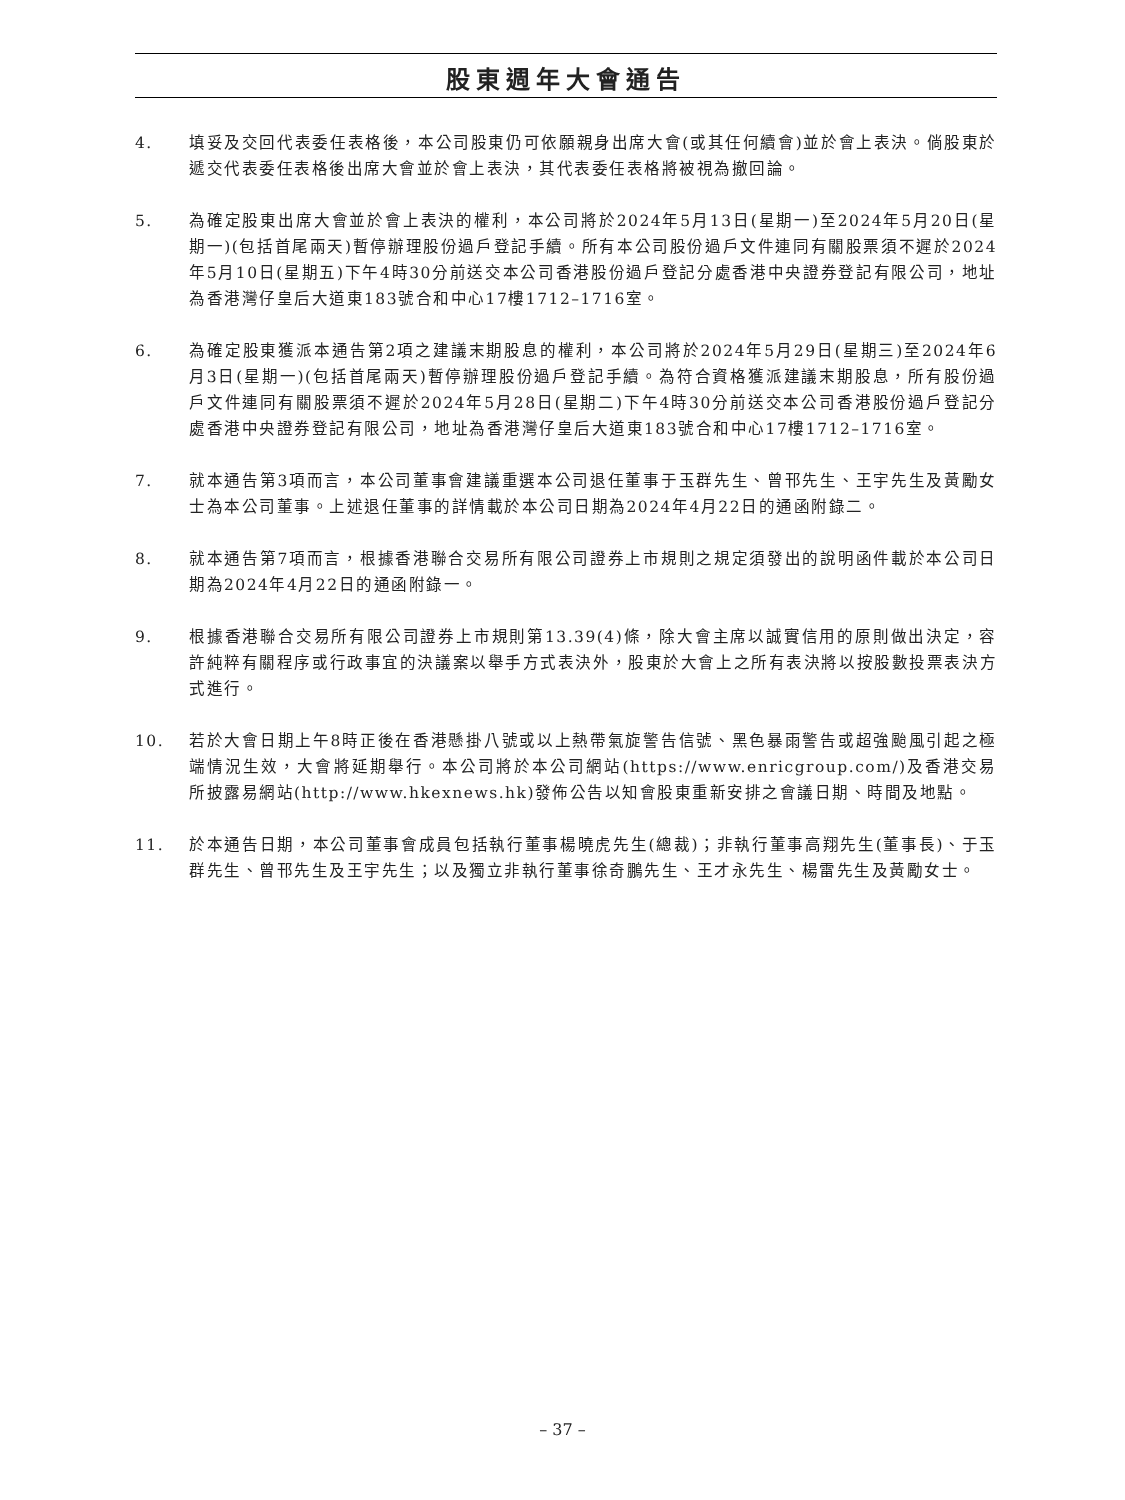股東週年大會通告
4. 填妥及交回代表委任表格後，本公司股東仍可依願親身出席大會(或其任何續會)並於會上表決。倘股東於遞交代表委任表格後出席大會並於會上表決，其代表委任表格將被視為撤回論。
5. 為確定股東出席大會並於會上表決的權利，本公司將於2024年5月13日(星期一)至2024年5月20日(星期一)(包括首尾兩天)暫停辦理股份過戶登記手續。所有本公司股份過戶文件連同有關股票須不遲於2024年5月10日(星期五)下午4時30分前送交本公司香港股份過戶登記分處香港中央證券登記有限公司，地址為香港灣仔皇后大道東183號合和中心17樓1712–1716室。
6. 為確定股東獲派本通告第2項之建議末期股息的權利，本公司將於2024年5月29日(星期三)至2024年6月3日(星期一)(包括首尾兩天)暫停辦理股份過戶登記手續。為符合資格獲派建議末期股息，所有股份過戶文件連同有關股票須不遲於2024年5月28日(星期二)下午4時30分前送交本公司香港股份過戶登記分處香港中央證券登記有限公司，地址為香港灣仔皇后大道東183號合和中心17樓1712–1716室。
7. 就本通告第3項而言，本公司董事會建議重選本公司退任董事于玉群先生、曾邗先生、王宇先生及黃勵女士為本公司董事。上述退任董事的詳情載於本公司日期為2024年4月22日的通函附錄二。
8. 就本通告第7項而言，根據香港聯合交易所有限公司證券上市規則之規定須發出的說明函件載於本公司日期為2024年4月22日的通函附錄一。
9. 根據香港聯合交易所有限公司證券上市規則第13.39(4)條，除大會主席以誠實信用的原則做出決定，容許純粹有關程序或行政事宜的決議案以舉手方式表決外，股東於大會上之所有表決將以按股數投票表決方式進行。
10. 若於大會日期上午8時正後在香港懸掛八號或以上熱帶氣旋警告信號、黑色暴雨警告或超強颱風引起之極端情況生效，大會將延期舉行。本公司將於本公司網站(https://www.enricgroup.com/)及香港交易所披露易網站(http://www.hkexnews.hk)發佈公告以知會股東重新安排之會議日期、時間及地點。
11. 於本通告日期，本公司董事會成員包括執行董事楊曉虎先生(總裁)；非執行董事高翔先生(董事長)、于玉群先生、曾邗先生及王宇先生；以及獨立非執行董事徐奇鵬先生、王才永先生、楊雷先生及黃勵女士。
– 37 –